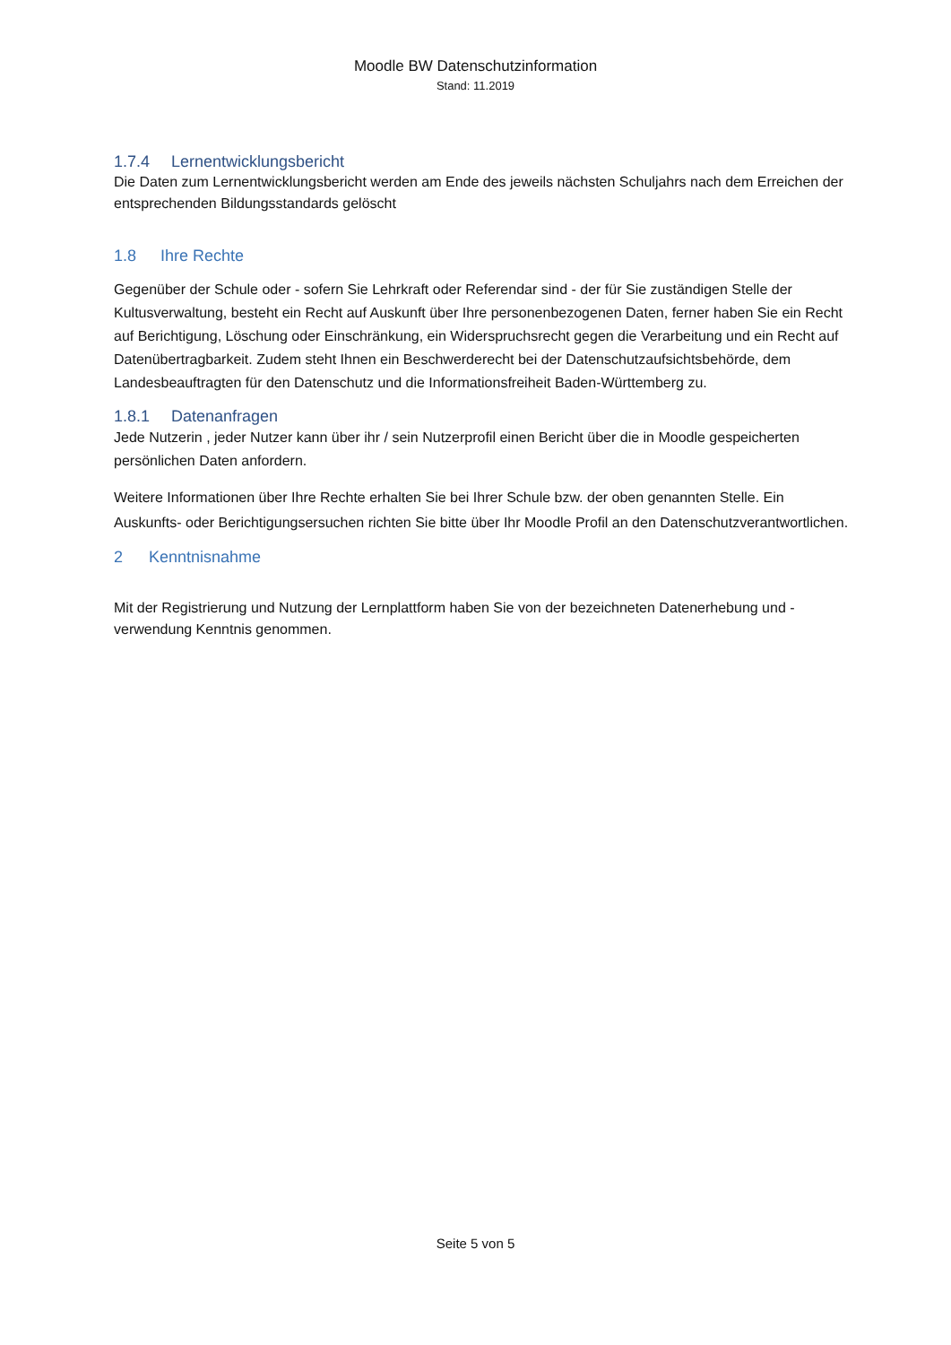Moodle BW Datenschutzinformation
Stand: 11.2019
1.7.4 Lernentwicklungsbericht
Die Daten zum Lernentwicklungsbericht werden am Ende des jeweils nächsten Schuljahrs nach dem Erreichen der entsprechenden Bildungsstandards gelöscht
1.8 Ihre Rechte
Gegenüber der Schule oder - sofern Sie Lehrkraft oder Referendar sind - der für Sie zuständigen Stelle der Kultusverwaltung, besteht ein Recht auf Auskunft über Ihre personenbezogenen Daten, ferner haben Sie ein Recht auf Berichtigung, Löschung oder Einschränkung, ein Widerspruchsrecht gegen die Verarbeitung und ein Recht auf Datenübertragbarkeit. Zudem steht Ihnen ein Beschwerderecht bei der Datenschutzaufsichtsbehörde, dem Landesbeauftragten für den Datenschutz und die Informationsfreiheit Baden-Württemberg zu.
1.8.1 Datenanfragen
Jede Nutzerin , jeder Nutzer kann über ihr / sein Nutzerprofil einen Bericht über die in Moodle gespeicherten persönlichen Daten anfordern.
Weitere Informationen über Ihre Rechte erhalten Sie bei Ihrer Schule bzw. der oben genannten Stelle. Ein Auskunfts- oder Berichtigungsersuchen richten Sie bitte über Ihr Moodle Profil an den Datenschutzverantwortlichen.
2 Kenntnisnahme
Mit der Registrierung und Nutzung der Lernplattform haben Sie von der bezeichneten Datenerhebung und -verwendung Kenntnis genommen.
Seite 5 von 5